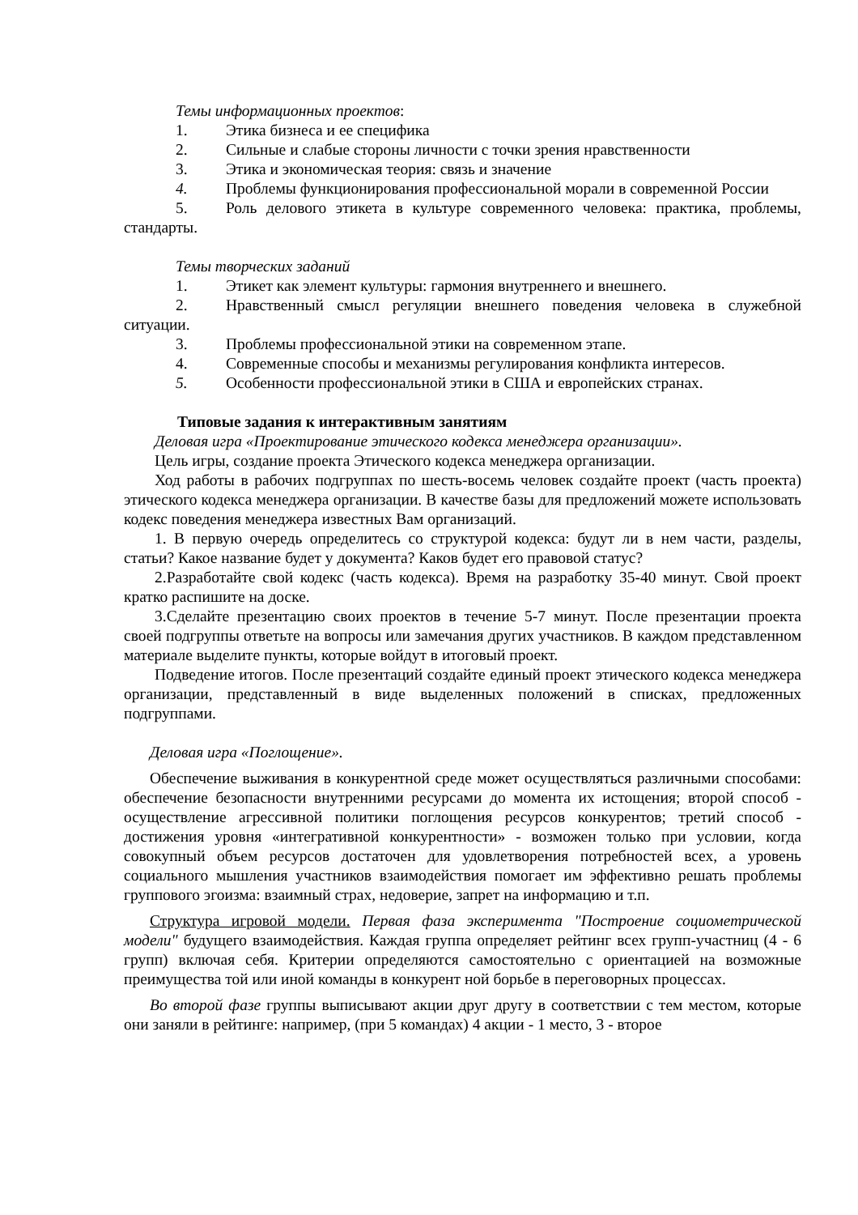Темы информационных проектов:
1. Этика бизнеса и ее специфика
2. Сильные и слабые стороны личности с точки зрения нравственности
3. Этика и экономическая теория: связь и значение
4. Проблемы функционирования профессиональной морали в современной России
5. Роль делового этикета в культуре современного человека: практика, проблемы, стандарты.
Темы творческих заданий
1. Этикет как элемент культуры: гармония внутреннего и внешнего.
2. Нравственный смысл регуляции внешнего поведения человека в служебной ситуации.
3. Проблемы профессиональной этики на современном этапе.
4. Современные способы и механизмы регулирования конфликта интересов.
5. Особенности профессиональной этики в США и европейских странах.
Типовые задания к интерактивным занятиям
Деловая игра «Проектирование этического кодекса менеджера организации».
Цель игры, создание проекта Этического кодекса менеджера организации.
Ход работы в рабочих подгруппах по шесть-восемь человек создайте проект (часть проекта) этического кодекса менеджера организации. В качестве базы для предложений можете использовать кодекс поведения менеджера известных Вам организаций.
1. В первую очередь определитесь со структурой кодекса: будут ли в нем части, разделы, статьи? Какое название будет у документа? Каков будет его правовой статус?
2.Разработайте свой кодекс (часть кодекса). Время на разработку 35-40 минут. Свой проект кратко распишите на доске.
3.Сделайте презентацию своих проектов в течение 5-7 минут. После презентации проекта своей подгруппы ответьте на вопросы или замечания других участников. В каждом представленном материале выделите пункты, которые войдут в итоговый проект.
Подведение итогов. После презентаций создайте единый проект этического кодекса менеджера организации, представленный в виде выделенных положений в списках, предложенных подгруппами.
Деловая игра «Поглощение».
Обеспечение выживания в конкурентной среде может осуществляться различными способами: обеспечение безопасности внутренними ресурсами до момента их истощения; второй способ - осуществление агрессивной политики поглощения ресурсов конкурентов; третий способ - достижения уровня «интегративной конкурентности» - возможен только при условии, когда совокупный объем ресурсов достаточен для удовлетворения потребностей всех, а уровень социального мышления участников взаимодействия помогает им эффективно решать проблемы группового эгоизма: взаимный страх, недоверие, запрет на информацию и т.п.
Структура игровой модели. Первая фаза эксперимента "Построение социометрической модели" будущего взаимодействия. Каждая группа определяет рейтинг всех групп-участниц (4 - 6 групп) включая себя. Критерии определяются самостоятельно с ориентацией на возможные преимущества той или иной команды в конкурент ной борьбе в переговорных процессах.
Во второй фазе группы выписывают акции друг другу в соответствии с тем местом, которые они заняли в рейтинге: например, (при 5 командах) 4 акции - 1 место, 3 - второе